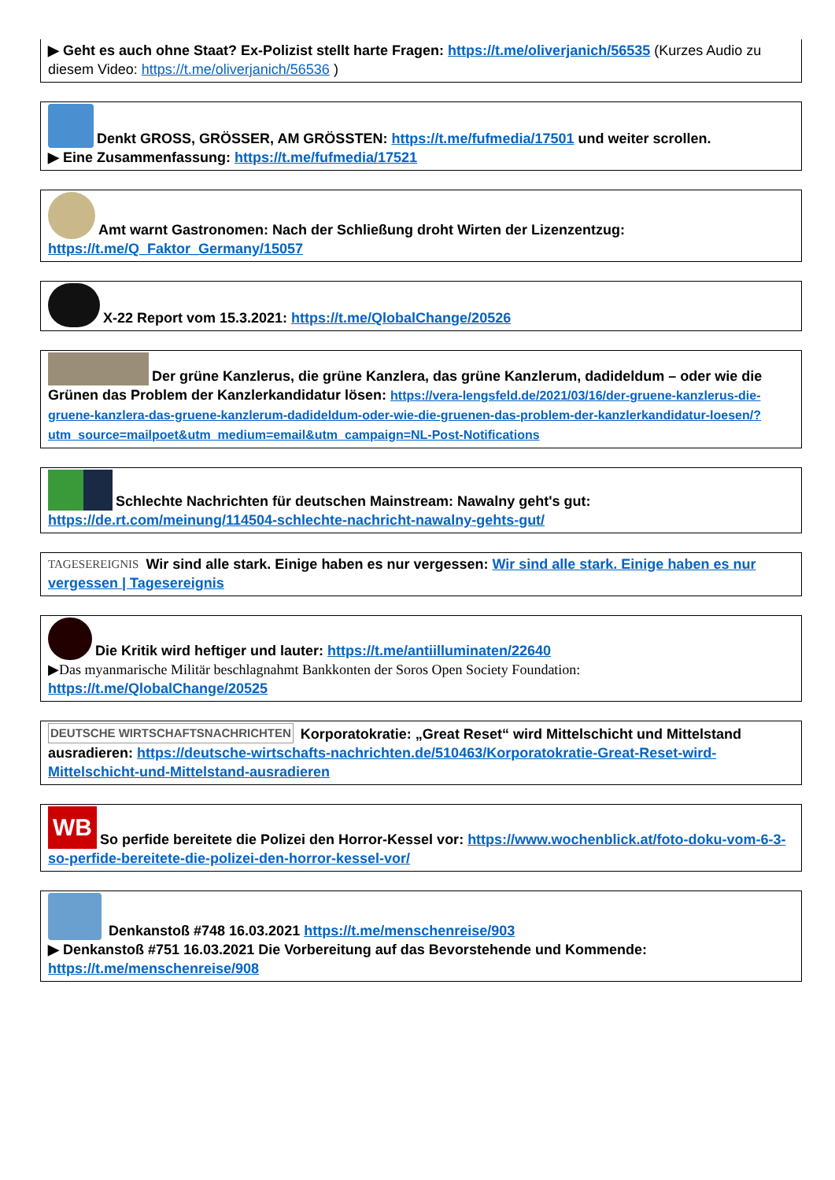▶ Geht es auch ohne Staat? Ex-Polizist stellt harte Fragen: https://t.me/oliverjanich/56535 (Kurzes Audio zu diesem Video: https://t.me/oliverjanich/56536 )
Denkt GROSS, GRÖSSER, AM GRÖSSTEN: https://t.me/fufmedia/17501 und weiter scrollen.
▶ Eine Zusammenfassung: https://t.me/fufmedia/17521
Amt warnt Gastronomen: Nach der Schließung droht Wirten der Lizenzentzug:
https://t.me/Q_Faktor_Germany/15057
X-22 Report vom 15.3.2021: https://t.me/QlobalChange/20526
Der grüne Kanzlerus, die grüne Kanzlera, das grüne Kanzlerum, dadideldum – oder wie die Grünen das Problem der Kanzlerkandidatur lösen: https://vera-lengsfeld.de/2021/03/16/der-gruene-kanzlerus-die-gruene-kanzlera-das-gruene-kanzlerum-dadideldum-oder-wie-die-gruenen-das-problem-der-kanzlerkandidatur-loesen/?utm_source=mailpoet&utm_medium=email&utm_campaign=NL-Post-Notifications
Schlechte Nachrichten für deutschen Mainstream: Nawalny geht's gut:
https://de.rt.com/meinung/114504-schlechte-nachricht-nawalny-gehts-gut/
TAGESEREIGNIS Wir sind alle stark. Einige haben es nur vergessen: Wir sind alle stark. Einige haben es nur vergessen | Tagesereignis
Die Kritik wird heftiger und lauter: https://t.me/antiilluminaten/22640
▶Das myanmarische Militär beschlagnahmt Bankkonten der Soros Open Society Foundation:
https://t.me/QlobalChange/20525
DEUTSCHE WIRTSCHAFTSNACHRICHTEN Korporatokratie: „Great Reset“ wird Mittelschicht und Mittelstand ausradieren: https://deutsche-wirtschafts-nachrichten.de/510463/Korporatokratie-Great-Reset-wird-Mittelschicht-und-Mittelstand-ausradieren
WB So perfide bereitete die Polizei den Horror-Kessel vor: https://www.wochenblick.at/foto-doku-vom-6-3-so-perfide-bereitete-die-polizei-den-horror-kessel-vor/
Denkanstoß #748 16.03.2021 https://t.me/menschenreise/903
▶ Denkanstoß #751 16.03.2021 Die Vorbereitung auf das Bevorstehende und Kommende:
https://t.me/menschenreise/908